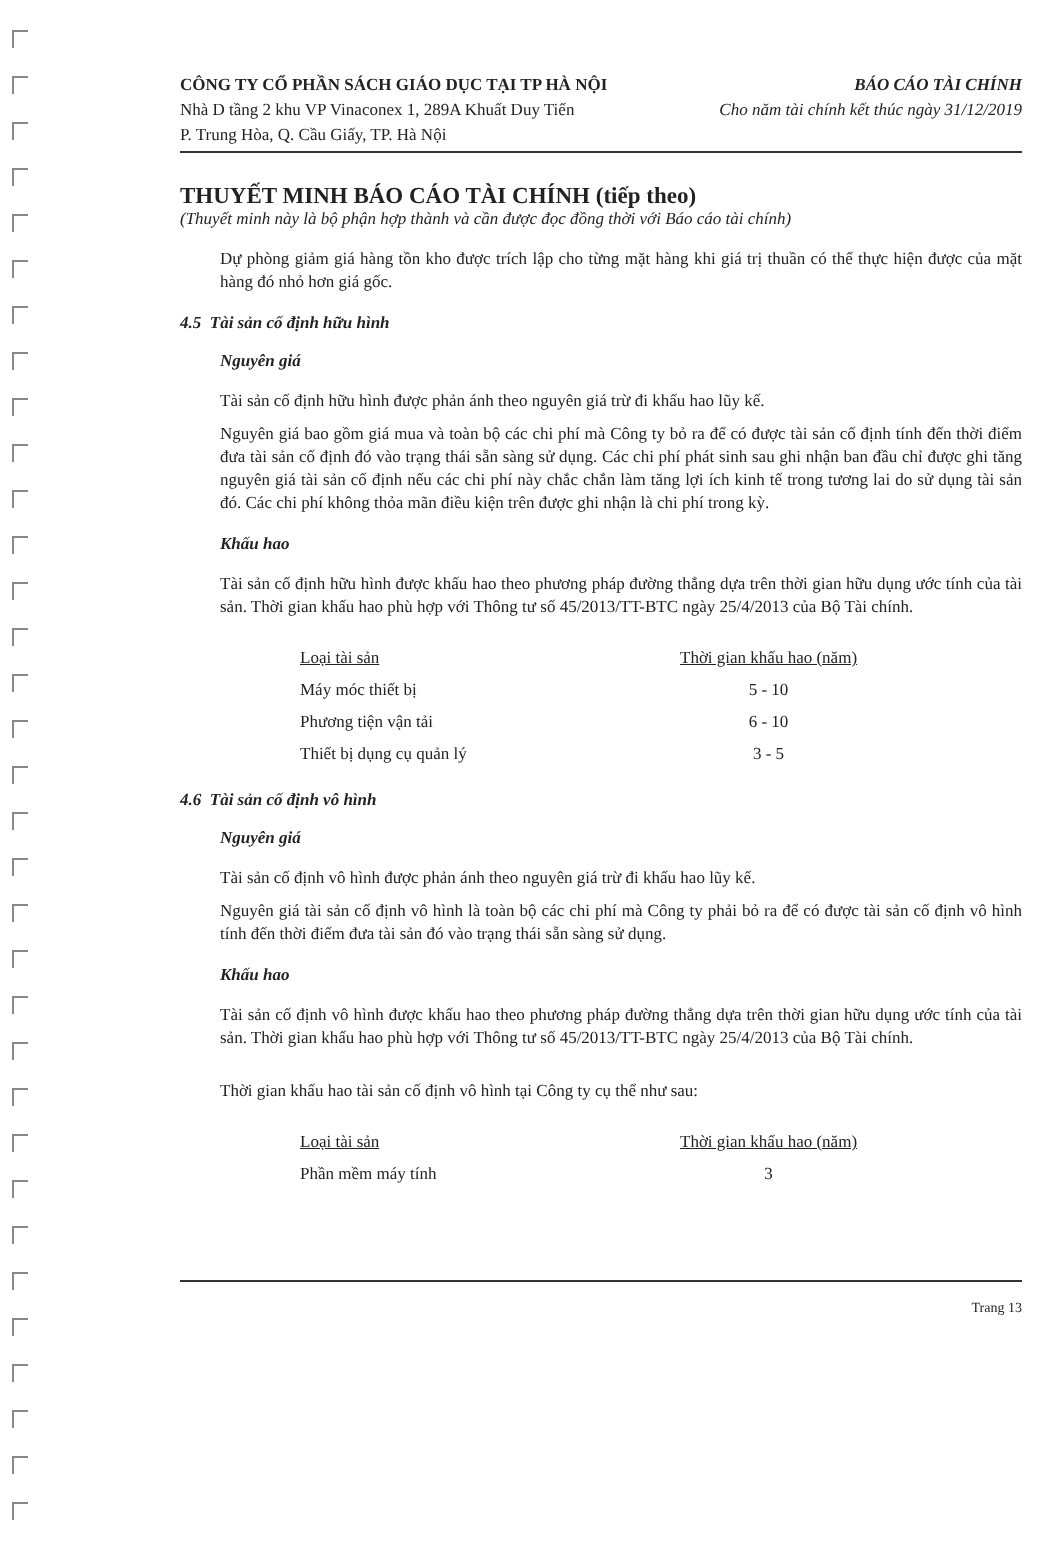CÔNG TY CỔ PHẦN SÁCH GIÁO DỤC TẠI TP HÀ NỘI
Nhà D tầng 2 khu VP Vinaconex 1, 289A Khuất Duy Tiến
P. Trung Hòa, Q. Cầu Giấy, TP. Hà Nội
BÁO CÁO TÀI CHÍNH
Cho năm tài chính kết thúc ngày 31/12/2019
THUYẾT MINH BÁO CÁO TÀI CHÍNH (tiếp theo)
(Thuyết minh này là bộ phận hợp thành và cần được đọc đồng thời với Báo cáo tài chính)
Dự phòng giảm giá hàng tồn kho được trích lập cho từng mặt hàng khi giá trị thuần có thể thực hiện được của mặt hàng đó nhỏ hơn giá gốc.
4.5 Tài sản cố định hữu hình
Nguyên giá
Tài sản cố định hữu hình được phản ánh theo nguyên giá trừ đi khấu hao lũy kế.
Nguyên giá bao gồm giá mua và toàn bộ các chi phí mà Công ty bỏ ra để có được tài sản cố định tính đến thời điểm đưa tài sản cố định đó vào trạng thái sẵn sàng sử dụng. Các chi phí phát sinh sau ghi nhận ban đầu chỉ được ghi tăng nguyên giá tài sản cố định nếu các chi phí này chắc chắn làm tăng lợi ích kinh tế trong tương lai do sử dụng tài sản đó. Các chi phí không thỏa mãn điều kiện trên được ghi nhận là chi phí trong kỳ.
Khấu hao
Tài sản cố định hữu hình được khấu hao theo phương pháp đường thẳng dựa trên thời gian hữu dụng ước tính của tài sản. Thời gian khấu hao phù hợp với Thông tư số 45/2013/TT-BTC ngày 25/4/2013 của Bộ Tài chính.
| Loại tài sản | Thời gian khấu hao (năm) |
| --- | --- |
| Máy móc thiết bị | 5 - 10 |
| Phương tiện vận tải | 6 - 10 |
| Thiết bị dụng cụ quản lý | 3 - 5 |
4.6 Tài sản cố định vô hình
Nguyên giá
Tài sản cố định vô hình được phản ánh theo nguyên giá trừ đi khấu hao lũy kế.
Nguyên giá tài sản cố định vô hình là toàn bộ các chi phí mà Công ty phải bỏ ra để có được tài sản cố định vô hình tính đến thời điểm đưa tài sản đó vào trạng thái sẵn sàng sử dụng.
Khấu hao
Tài sản cố định vô hình được khấu hao theo phương pháp đường thẳng dựa trên thời gian hữu dụng ước tính của tài sản. Thời gian khấu hao phù hợp với Thông tư số 45/2013/TT-BTC ngày 25/4/2013 của Bộ Tài chính.
Thời gian khấu hao tài sản cố định vô hình tại Công ty cụ thể như sau:
| Loại tài sản | Thời gian khấu hao (năm) |
| --- | --- |
| Phần mềm máy tính | 3 |
Trang 13